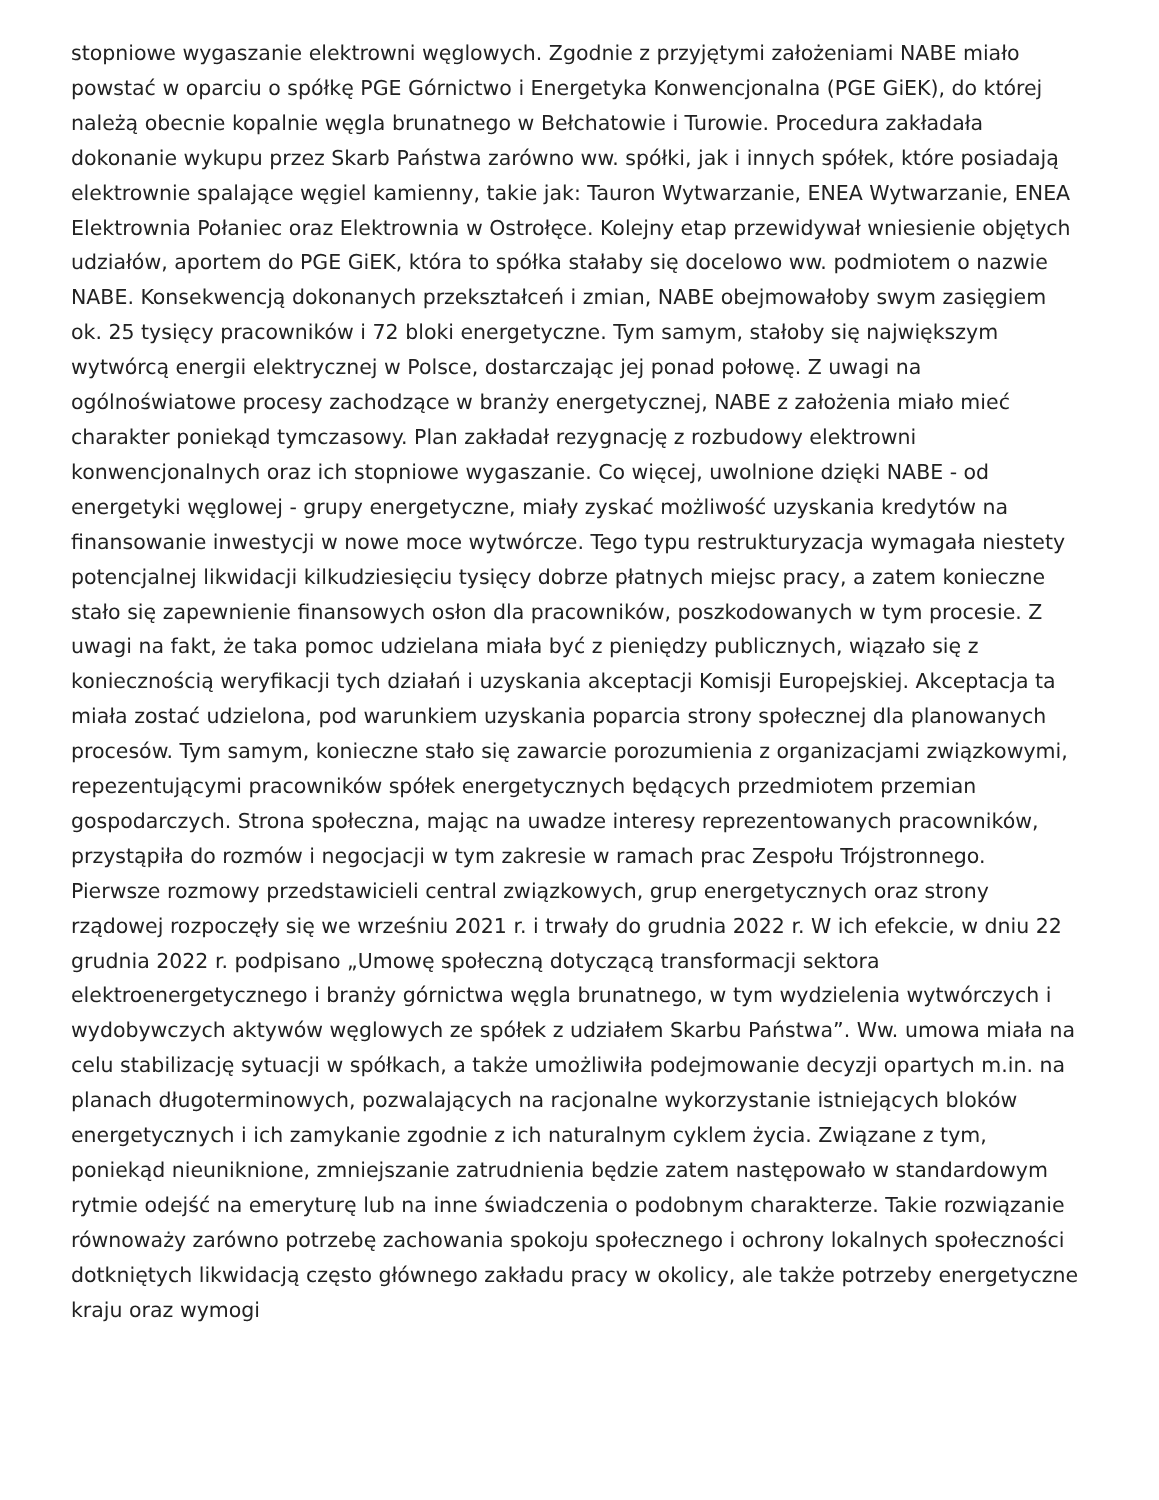stopniowe wygaszanie elektrowni węglowych. Zgodnie z przyjętymi założeniami NABE miało powstać w oparciu o spółkę PGE Górnictwo i Energetyka Konwencjonalna (PGE GiEK), do której należą obecnie kopalnie węgla brunatnego w Bełchatowie i Turowie. Procedura zakładała dokonanie wykupu przez Skarb Państwa zarówno ww. spółki, jak i innych spółek, które posiadają elektrownie spalające węgiel kamienny, takie jak: Tauron Wytwarzanie, ENEA Wytwarzanie, ENEA Elektrownia Połaniec oraz Elektrownia w Ostrołęce. Kolejny etap przewidywał wniesienie objętych udziałów, aportem do PGE GiEK, która to spółka stałaby się docelowo ww. podmiotem o nazwie NABE. Konsekwencją dokonanych przekształceń i zmian, NABE obejmowałoby swym zasięgiem ok. 25 tysięcy pracowników i 72 bloki energetyczne. Tym samym, stałoby się największym wytwórcą energii elektrycznej w Polsce, dostarczając jej ponad połowę. Z uwagi na ogólnoświatowe procesy zachodzące w branży energetycznej, NABE z założenia miało mieć charakter poniekąd tymczasowy. Plan zakładał rezygnację z rozbudowy elektrowni konwencjonalnych oraz ich stopniowe wygaszanie. Co więcej, uwolnione dzięki NABE - od energetyki węglowej - grupy energetyczne, miały zyskać możliwość uzyskania kredytów na finansowanie inwestycji w nowe moce wytwórcze. Tego typu restrukturyzacja wymagała niestety potencjalnej likwidacji kilkudziesięciu tysięcy dobrze płatnych miejsc pracy, a zatem konieczne stało się zapewnienie finansowych osłon dla pracowników, poszkodowanych w tym procesie. Z uwagi na fakt, że taka pomoc udzielana miała być z pieniędzy publicznych, wiązało się z koniecznością weryfikacji tych działań i uzyskania akceptacji Komisji Europejskiej. Akceptacja ta miała zostać udzielona, pod warunkiem uzyskania poparcia strony społecznej dla planowanych procesów. Tym samym, konieczne stało się zawarcie porozumienia z organizacjami związkowymi, repezentującymi pracowników spółek energetycznych będących przedmiotem przemian gospodarczych. Strona społeczna, mając na uwadze interesy reprezentowanych pracowników, przystąpiła do rozmów i negocjacji w tym zakresie w ramach prac Zespołu Trójstronnego. Pierwsze rozmowy przedstawicieli central związkowych, grup energetycznych oraz strony rządowej rozpoczęły się we wrześniu 2021 r. i trwały do grudnia 2022 r. W ich efekcie, w dniu 22 grudnia 2022 r. podpisano „Umowę społeczną dotyczącą transformacji sektora elektroenergetycznego i branży górnictwa węgla brunatnego, w tym wydzielenia wytwórczych i wydobywczych aktywów węglowych ze spółek z udziałem Skarbu Państwa”. Ww. umowa miała na celu stabilizację sytuacji w spółkach, a także umożliwiła podejmowanie decyzji opartych m.in. na planach długoterminowych, pozwalających na racjonalne wykorzystanie istniejących bloków energetycznych i ich zamykanie zgodnie z ich naturalnym cyklem życia. Związane z tym, poniekąd nieuniknione, zmniejszanie zatrudnienia będzie zatem następowało w standardowym rytmie odejść na emeryturę lub na inne świadczenia o podobnym charakterze. Takie rozwiązanie równoważy zarówno potrzebę zachowania spokoju społecznego i ochrony lokalnych społeczności dotkniętych likwidacją często głównego zakładu pracy w okolicy, ale także potrzeby energetyczne kraju oraz wymogi